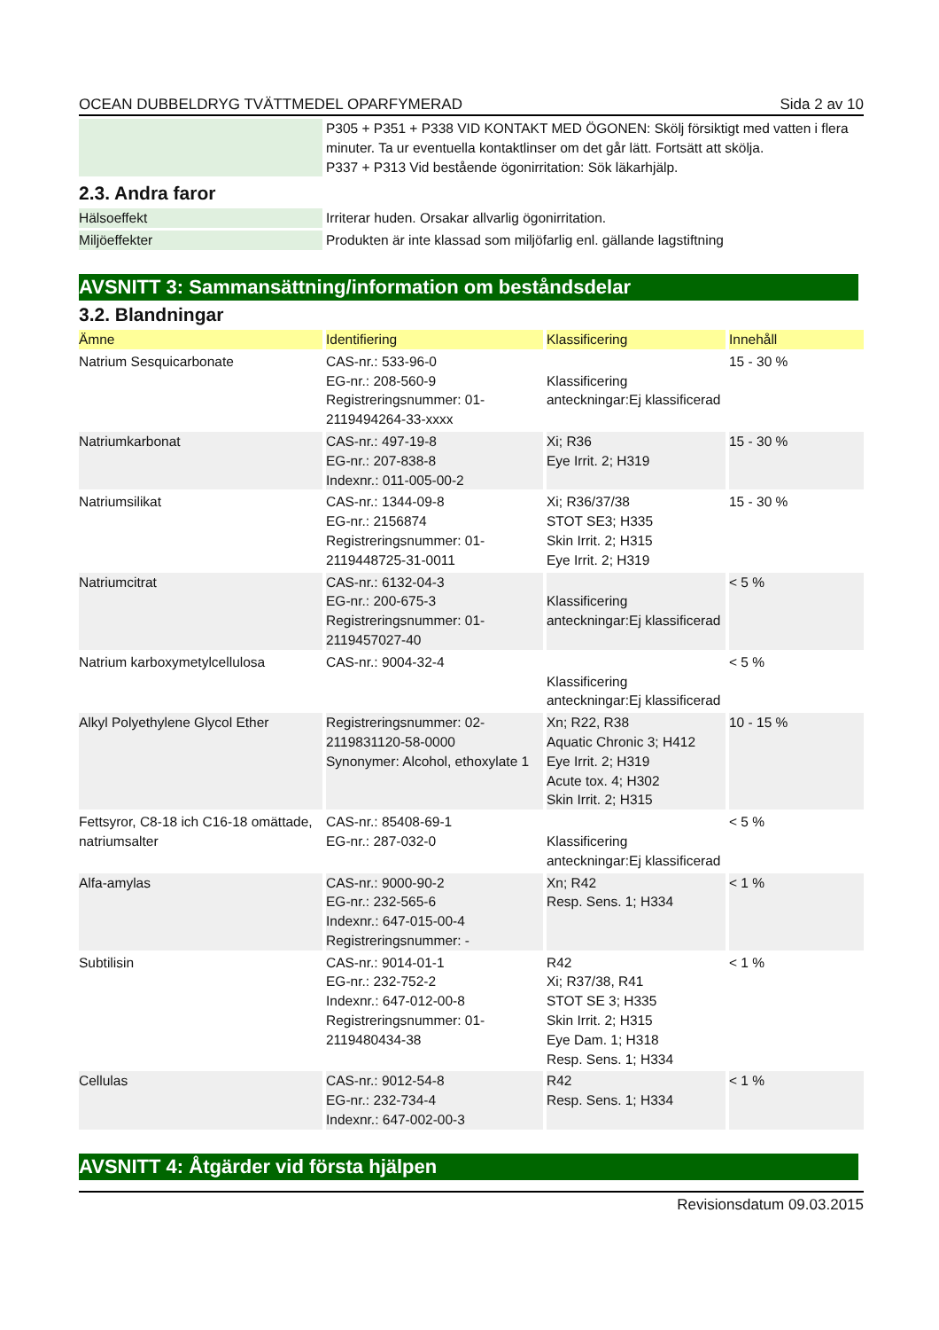OCEAN DUBBELDRYG TVÄTTMEDEL OPARFYMERAD Sida 2 av 10
| | P305 + P351 + P338 VID KONTAKT MED ÖGONEN: Skölj försiktigt med vatten i flera minuter. Ta ur eventuella kontaktlinser om det går lätt. Fortsätt att skölja. P337 + P313 Vid bestående ögonirritation: Sök läkarhjälp. |
2.3. Andra faror
| Hälsoeffekt | Irriterar huden. Orsakar allvarlig ögonirritation. |
| Miljöeffekter | Produkten är inte klassad som miljöfarlig enl. gällande lagstiftning |
AVSNITT 3: Sammansättning/information om beståndsdelar
3.2. Blandningar
| Ämne | Identifiering | Klassificering | Innehåll |
| Natrium Sesquicarbonate | CAS-nr.: 533-96-0 EG-nr.: 208-560-9 Registreringsnummer: 01-2119494264-33-xxxx | Klassificering anteckningar:Ej klassificerad | 15 - 30 % |
| Natriumkarbonat | CAS-nr.: 497-19-8 EG-nr.: 207-838-8 Indexnr.: 011-005-00-2 | Xi; R36 Eye Irrit. 2; H319 | 15 - 30 % |
| Natriumsilikat | CAS-nr.: 1344-09-8 EG-nr.: 2156874 Registreringsnummer: 01-2119448725-31-0011 | Xi; R36/37/38 STOT SE3; H335 Skin Irrit. 2; H315 Eye Irrit. 2; H319 | 15 - 30 % |
| Natriumcitrat | CAS-nr.: 6132-04-3 EG-nr.: 200-675-3 Registreringsnummer: 01-2119457027-40 | Klassificering anteckningar:Ej klassificerad | < 5 % |
| Natrium karboxymetylcellulosa | CAS-nr.: 9004-32-4 | Klassificering anteckningar:Ej klassificerad | < 5 % |
| Alkyl Polyethylene Glycol Ether | Registreringsnummer: 02-2119831120-58-0000 Synonymer: Alcohol, ethoxylate 1 | Xn; R22, R38 Aquatic Chronic 3; H412 Eye Irrit. 2; H319 Acute tox. 4; H302 Skin Irrit. 2; H315 | 10 - 15 % |
| Fettsyror, C8-18 ich C16-18 omättade, natriumsalter | CAS-nr.: 85408-69-1 EG-nr.: 287-032-0 | Klassificering anteckningar:Ej klassificerad | < 5 % |
| Alfa-amylas | CAS-nr.: 9000-90-2 EG-nr.: 232-565-6 Indexnr.: 647-015-00-4 Registreringsnummer: - | Xn; R42 Resp. Sens. 1; H334 | < 1 % |
| Subtilisin | CAS-nr.: 9014-01-1 EG-nr.: 232-752-2 Indexnr.: 647-012-00-8 Registreringsnummer: 01-2119480434-38 | R42 Xi; R37/38, R41 STOT SE 3; H335 Skin Irrit. 2; H315 Eye Dam. 1; H318 Resp. Sens. 1; H334 | < 1 % |
| Cellulas | CAS-nr.: 9012-54-8 EG-nr.: 232-734-4 Indexnr.: 647-002-00-3 | R42 Resp. Sens. 1; H334 | < 1 % |
AVSNITT 4: Åtgärder vid första hjälpen
Revisionsdatum 09.03.2015